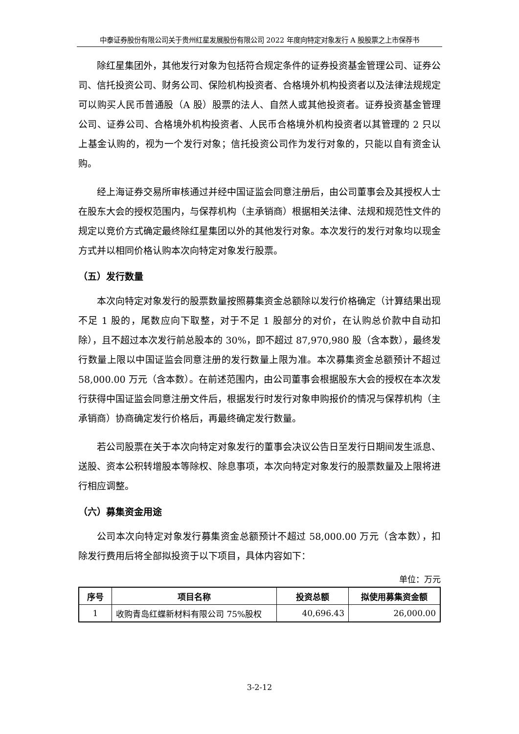中泰证券股份有限公司关于贵州红星发展股份有限公司 2022 年度向特定对象发行 A 股股票之上市保荐书
除红星集团外，其他发行对象为包括符合规定条件的证券投资基金管理公司、证券公司、信托投资公司、财务公司、保险机构投资者、合格境外机构投资者以及法律法规规定可以购买人民币普通股（A 股）股票的法人、自然人或其他投资者。证券投资基金管理公司、证券公司、合格境外机构投资者、人民币合格境外机构投资者以其管理的 2 只以上基金认购的，视为一个发行对象；信托投资公司作为发行对象的，只能以自有资金认购。
经上海证券交易所审核通过并经中国证监会同意注册后，由公司董事会及其授权人士在股东大会的授权范围内，与保荐机构（主承销商）根据相关法律、法规和规范性文件的规定以竞价方式确定最终除红星集团以外的其他发行对象。本次发行的发行对象均以现金方式并以相同价格认购本次向特定对象发行股票。
（五）发行数量
本次向特定对象发行的股票数量按照募集资金总额除以发行价格确定（计算结果出现不足 1 股的，尾数应向下取整，对于不足 1 股部分的对价，在认购总价款中自动扣除），且不超过本次发行前总股本的 30%，即不超过 87,970,980 股（含本数），最终发行数量上限以中国证监会同意注册的发行数量上限为准。本次募集资金总额预计不超过 58,000.00 万元（含本数）。在前述范围内，由公司董事会根据股东大会的授权在本次发行获得中国证监会同意注册文件后，根据发行时发行对象申购报价的情况与保荐机构（主承销商）协商确定发行价格后，再最终确定发行数量。
若公司股票在关于本次向特定对象发行的董事会决议公告日至发行日期间发生派息、送股、资本公积转增股本等除权、除息事项，本次向特定对象发行的股票数量及上限将进行相应调整。
（六）募集资金用途
公司本次向特定对象发行募集资金总额预计不超过 58,000.00 万元（含本数），扣除发行费用后将全部拟投资于以下项目，具体内容如下：
单位：万元
| 序号 | 项目名称 | 投资总额 | 拟使用募集资金额 |
| --- | --- | --- | --- |
| 1 | 收购青岛红蝶新材料有限公司 75%股权 | 40,696.43 | 26,000.00 |
3-2-12